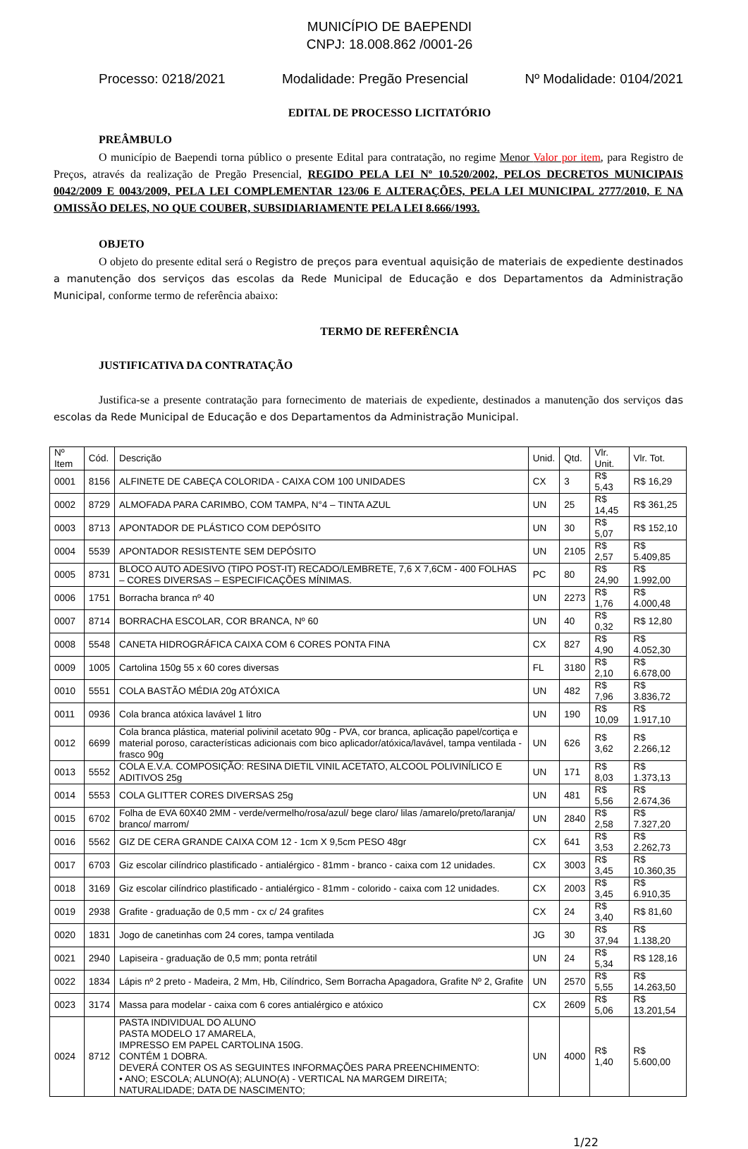MUNICÍPIO DE BAEPENDI
CNPJ: 18.008.862 /0001-26
Processo: 0218/2021 Modalidade: Pregão Presencial Nº Modalidade: 0104/2021
EDITAL DE PROCESSO LICITATÓRIO
PREÂMBULO
O município de Baependi torna público o presente Edital para contratação, no regime Menor Valor por item, para Registro de Preços, através da realização de Pregão Presencial, REGIDO PELA LEI Nº 10.520/2002, PELOS DECRETOS MUNICIPAIS 0042/2009 E 0043/2009, PELA LEI COMPLEMENTAR 123/06 E ALTERAÇÕES, PELA LEI MUNICIPAL 2777/2010, E NA OMISSÃO DELES, NO QUE COUBER, SUBSIDIARIAMENTE PELA LEI 8.666/1993.
OBJETO
O objeto do presente edital será o Registro de preços para eventual aquisição de materiais de expediente destinados a manutenção dos serviços das escolas da Rede Municipal de Educação e dos Departamentos da Administração Municipal, conforme termo de referência abaixo:
TERMO DE REFERÊNCIA
JUSTIFICATIVA DA CONTRATAÇÃO
Justifica-se a presente contratação para fornecimento de materiais de expediente, destinados a manutenção dos serviços das escolas da Rede Municipal de Educação e dos Departamentos da Administração Municipal.
| Nº Item | Cód. | Descrição | Unid. | Qtd. | Vlr. Unit. | Vlr. Tot. |
| --- | --- | --- | --- | --- | --- | --- |
| 0001 | 8156 | ALFINETE DE CABEÇA COLORIDA - CAIXA COM 100 UNIDADES | CX | 3 | R$ 5,43 | R$ 16,29 |
| 0002 | 8729 | ALMOFADA PARA CARIMBO, COM TAMPA, N°4 – TINTA AZUL | UN | 25 | R$ 14,45 | R$ 361,25 |
| 0003 | 8713 | APONTADOR DE PLÁSTICO COM DEPÓSITO | UN | 30 | R$ 5,07 | R$ 152,10 |
| 0004 | 5539 | APONTADOR RESISTENTE SEM DEPÓSITO | UN | 2105 | R$ 2,57 | R$ 5.409,85 |
| 0005 | 8731 | BLOCO AUTO ADESIVO (TIPO POST-IT) RECADO/LEMBRETE, 7,6 X 7,6CM - 400 FOLHAS – CORES DIVERSAS – ESPECIFICAÇÕES MÍNIMAS. | PC | 80 | R$ 24,90 | R$ 1.992,00 |
| 0006 | 1751 | Borracha branca nº 40 | UN | 2273 | R$ 1,76 | R$ 4.000,48 |
| 0007 | 8714 | BORRACHA ESCOLAR, COR BRANCA, Nº 60 | UN | 40 | R$ 0,32 | R$ 12,80 |
| 0008 | 5548 | CANETA HIDROGRÁFICA CAIXA COM 6 CORES PONTA FINA | CX | 827 | R$ 4,90 | R$ 4.052,30 |
| 0009 | 1005 | Cartolina 150g 55 x 60 cores diversas | FL | 3180 | R$ 2,10 | R$ 6.678,00 |
| 0010 | 5551 | COLA BASTÃO MÉDIA 20g ATÓXICA | UN | 482 | R$ 7,96 | R$ 3.836,72 |
| 0011 | 0936 | Cola branca atóxica lavável 1 litro | UN | 190 | R$ 10,09 | R$ 1.917,10 |
| 0012 | 6699 | Cola branca plástica, material polivinil acetato 90g - PVA, cor branca, aplicação papel/cortiça e material poroso, características adicionais com bico aplicador/atóxica/lavável, tampa ventilada - frasco 90g | UN | 626 | R$ 3,62 | R$ 2.266,12 |
| 0013 | 5552 | COLA E.V.A. COMPOSIÇÃO: RESINA DIETIL VINIL ACETATO, ALCOOL POLIVINÍLICO E ADITIVOS 25g | UN | 171 | R$ 8,03 | R$ 1.373,13 |
| 0014 | 5553 | COLA GLITTER CORES DIVERSAS 25g | UN | 481 | R$ 5,56 | R$ 2.674,36 |
| 0015 | 6702 | Folha de EVA 60X40 2MM - verde/vermelho/rosa/azul/ bege claro/ lilas /amarelo/preto/laranja/ branco/ marrom/ | UN | 2840 | R$ 2,58 | R$ 7.327,20 |
| 0016 | 5562 | GIZ DE CERA GRANDE CAIXA COM 12 - 1cm X 9,5cm PESO 48gr | CX | 641 | R$ 3,53 | R$ 2.262,73 |
| 0017 | 6703 | Giz escolar cilíndrico plastificado - antialérgico - 81mm - branco - caixa com 12 unidades. | CX | 3003 | R$ 3,45 | R$ 10.360,35 |
| 0018 | 3169 | Giz escolar cilíndrico plastificado - antialérgico - 81mm - colorido - caixa com 12 unidades. | CX | 2003 | R$ 3,45 | R$ 6.910,35 |
| 0019 | 2938 | Grafite - graduação de 0,5 mm - cx c/ 24 grafites | CX | 24 | R$ 3,40 | R$ 81,60 |
| 0020 | 1831 | Jogo de canetinhas com 24 cores, tampa ventilada | JG | 30 | R$ 37,94 | R$ 1.138,20 |
| 0021 | 2940 | Lapiseira - graduação de 0,5 mm; ponta retrátil | UN | 24 | R$ 5,34 | R$ 128,16 |
| 0022 | 1834 | Lápis nº 2 preto - Madeira, 2 Mm, Hb, Cilíndrico, Sem Borracha Apagadora, Grafite Nº 2, Grafite | UN | 2570 | R$ 5,55 | R$ 14.263,50 |
| 0023 | 3174 | Massa para modelar - caixa com 6 cores antialérgico e atóxico | CX | 2609 | R$ 5,06 | R$ 13.201,54 |
| 0024 | 8712 | PASTA INDIVIDUAL DO ALUNO PASTA MODELO 17 AMARELA, IMPRESSO EM PAPEL CARTOLINA 150G. CONTÉM 1 DOBRA. DEVERÁ CONTER OS AS SEGUINTES INFORMAÇÕES PARA PREENCHIMENTO: • ANO; ESCOLA; ALUNO(A); ALUNO(A) - VERTICAL NA MARGEM DIREITA; NATURALIDADE; DATA DE NASCIMENTO; | UN | 4000 | R$ 1,40 | R$ 5.600,00 |
1/22